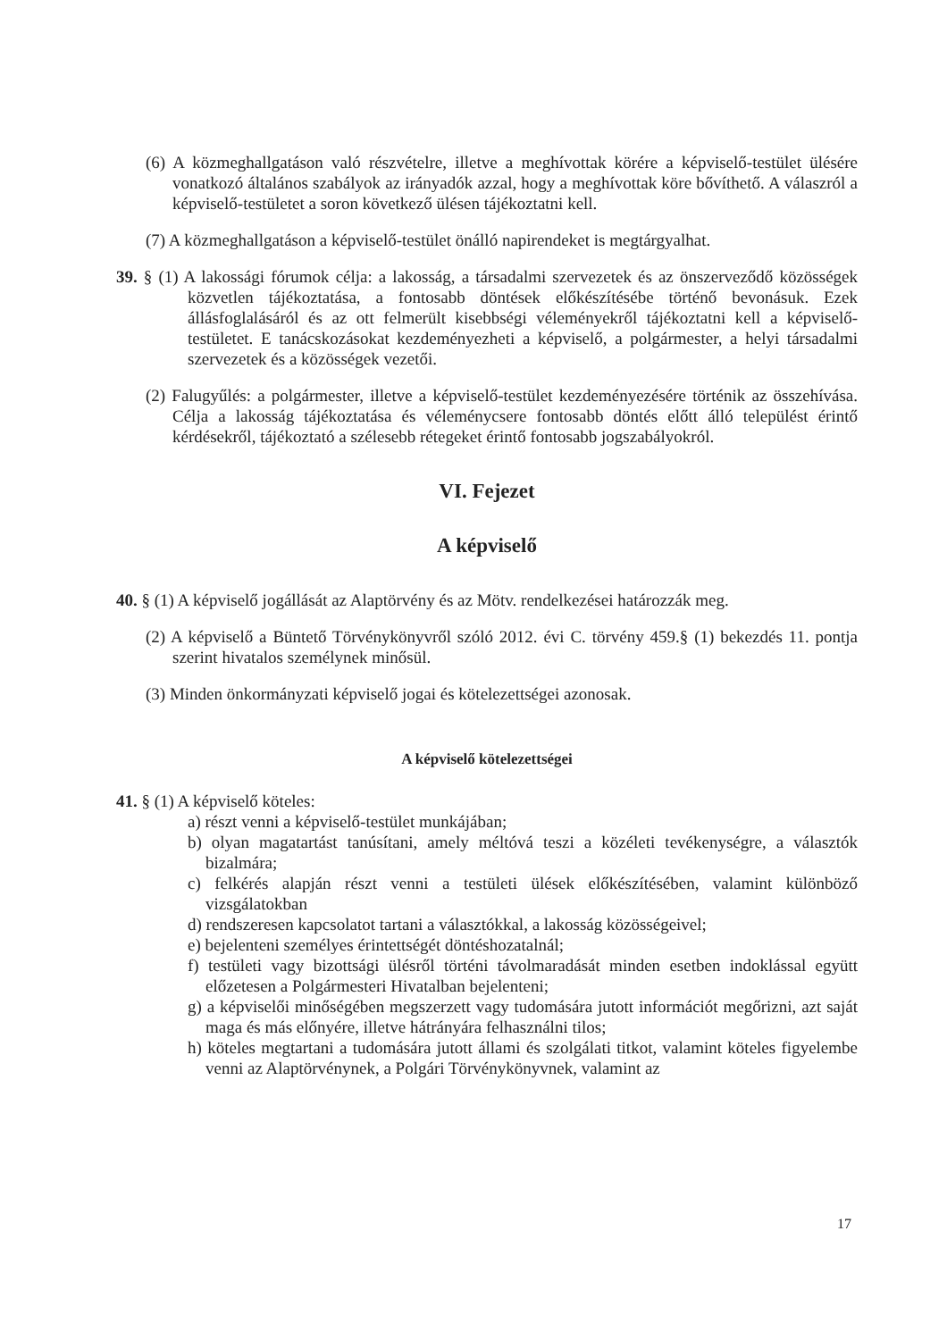(6) A közmeghallgatáson való részvételre, illetve a meghívottak körére a képviselő-testület ülésére vonatkozó általános szabályok az irányadók azzal, hogy a meghívottak köre bővíthető. A válaszról a képviselő-testületet a soron következő ülésen tájékoztatni kell.
(7) A közmeghallgatáson a képviselő-testület önálló napirendeket is megtárgyalhat.
39. § (1) A lakossági fórumok célja: a lakosság, a társadalmi szervezetek és az önszerveződő közösségek közvetlen tájékoztatása, a fontosabb döntések előkészítésébe történő bevonásuk. Ezek állásfoglalásáról és az ott felmerült kisebbségi véleményekről tájékoztatni kell a képviselő-testületet. E tanácskozásokat kezdeményezheti a képviselő, a polgármester, a helyi társadalmi szervezetek és a közösségek vezetői.
(2) Falugyűlés: a polgármester, illetve a képviselő-testület kezdeményezésére történik az összehívása. Célja a lakosság tájékoztatása és véleménycsere fontosabb döntés előtt álló települést érintő kérdésekről, tájékoztató a szélesebb rétegeket érintő fontosabb jogszabályokról.
VI. Fejezet
A képviselő
40. § (1) A képviselő jogállását az Alaptörvény és az Mötv. rendelkezései határozzák meg.
(2) A képviselő a Büntető Törvénykönyvről szóló 2012. évi C. törvény 459.§ (1) bekezdés 11. pontja szerint hivatalos személynek minősül.
(3) Minden önkormányzati képviselő jogai és kötelezettségei azonosak.
A képviselő kötelezettségei
41. § (1) A képviselő köteles:
a) részt venni a képviselő-testület munkájában;
b) olyan magatartást tanúsítani, amely méltóvá teszi a közéleti tevékenységre, a választók bizalmára;
c) felkérés alapján részt venni a testületi ülések előkészítésében, valamint különböző vizsgálatokban
d) rendszeresen kapcsolatot tartani a választókkal, a lakosság közösségeivel;
e) bejelenteni személyes érintettségét döntéshozatalnál;
f) testületi vagy bizottsági ülésről történi távolmaradását minden esetben indoklással együtt előzetesen a Polgármesteri Hivatalban bejelenteni;
g) a képviselői minőségében megszerzett vagy tudomására jutott információt megőrizni, azt saját maga és más előnyére, illetve hátrányára felhasználni tilos;
h) köteles megtartani a tudomására jutott állami és szolgálati titkot, valamint köteles figyelembe venni az Alaptörvénynek, a Polgári Törvénykönyvnek, valamint az
17